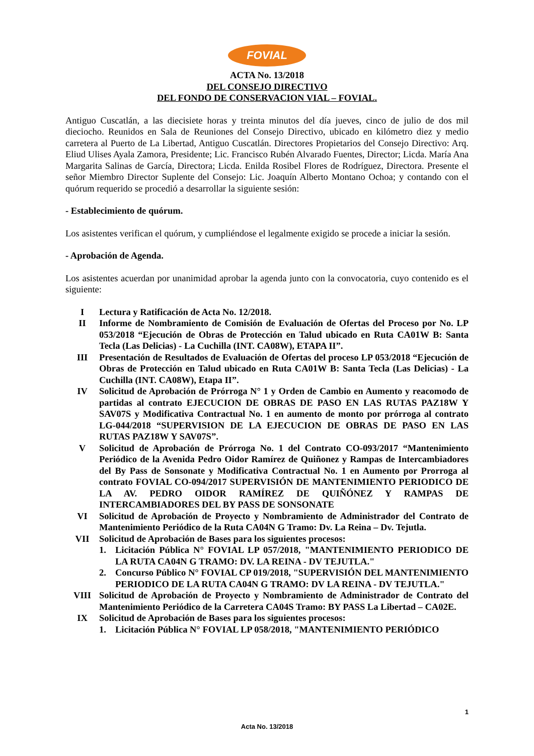FOVIAL
ACTA No. 13/2018
DEL CONSEJO DIRECTIVO
DEL FONDO DE CONSERVACION VIAL – FOVIAL.
Antiguo Cuscatlán, a las diecisiete horas y treinta minutos del día jueves, cinco de julio de dos mil dieciocho. Reunidos en Sala de Reuniones del Consejo Directivo, ubicado en kilómetro diez y medio carretera al Puerto de La Libertad, Antiguo Cuscatlán. Directores Propietarios del Consejo Directivo: Arq. Eliud Ulises Ayala Zamora, Presidente; Lic. Francisco Rubén Alvarado Fuentes, Director; Licda. María Ana Margarita Salinas de García, Directora; Licda. Enilda Rosibel Flores de Rodríguez, Directora. Presente el señor Miembro Director Suplente del Consejo: Lic. Joaquín Alberto Montano Ochoa; y contando con el quórum requerido se procedió a desarrollar la siguiente sesión:
- Establecimiento de quórum.
Los asistentes verifican el quórum, y cumpliéndose el legalmente exigido se procede a iniciar la sesión.
- Aprobación de Agenda.
Los asistentes acuerdan por unanimidad aprobar la agenda junto con la convocatoria, cuyo contenido es el siguiente:
I Lectura y Ratificación de Acta No. 12/2018.
II Informe de Nombramiento de Comisión de Evaluación de Ofertas del Proceso por No. LP 053/2018 “Ejecución de Obras de Protección en Talud ubicado en Ruta CA01W B: Santa Tecla (Las Delicias) - La Cuchilla (INT. CA08W), ETAPA II”.
III Presentación de Resultados de Evaluación de Ofertas del proceso LP 053/2018 “Ejecución de Obras de Protección en Talud ubicado en Ruta CA01W B: Santa Tecla (Las Delicias) - La Cuchilla (INT. CA08W), Etapa II”.
IV Solicitud de Aprobación de Prórroga N° 1 y Orden de Cambio en Aumento y reacomodo de partidas al contrato EJECUCION DE OBRAS DE PASO EN LAS RUTAS PAZ18W Y SAV07S y Modificativa Contractual No. 1 en aumento de monto por prórroga al contrato LG-044/2018 “SUPERVISION DE LA EJECUCION DE OBRAS DE PASO EN LAS RUTAS PAZ18W Y SAV07S”.
V Solicitud de Aprobación de Prórroga No. 1 del Contrato CO-093/2017 “Mantenimiento Periódico de la Avenida Pedro Oidor Ramírez de Quiñonez y Rampas de Intercambiadores del By Pass de Sonsonate y Modificativa Contractual No. 1 en Aumento por Prorroga al contrato FOVIAL CO-094/2017 SUPERVISIÓN DE MANTENIMIENTO PERIODICO DE LA AV. PEDRO OIDOR RAMÍREZ DE QUIÑÓNEZ Y RAMPAS DE INTERCAMBIADORES DEL BY PASS DE SONSONATE
VI Solicitud de Aprobación de Proyecto y Nombramiento de Administrador del Contrato de Mantenimiento Periódico de la Ruta CA04N G Tramo: Dv. La Reina – Dv. Tejutla.
VII Solicitud de Aprobación de Bases para los siguientes procesos:
1. Licitación Pública N° FOVIAL LP 057/2018, "MANTENIMIENTO PERIODICO DE LA RUTA CA04N G TRAMO: DV. LA REINA - DV TEJUTLA."
2. Concurso Público N° FOVIAL CP 019/2018, "SUPERVISIÓN DEL MANTENIMIENTO PERIODICO DE LA RUTA CA04N G TRAMO: DV LA REINA - DV TEJUTLA."
VIII Solicitud de Aprobación de Proyecto y Nombramiento de Administrador de Contrato del Mantenimiento Periódico de la Carretera CA04S Tramo: BY PASS La Libertad – CA02E.
IX Solicitud de Aprobación de Bases para los siguientes procesos:
1. Licitación Pública N° FOVIAL LP 058/2018, "MANTENIMIENTO PERIÓDICO
1
Acta No. 13/2018